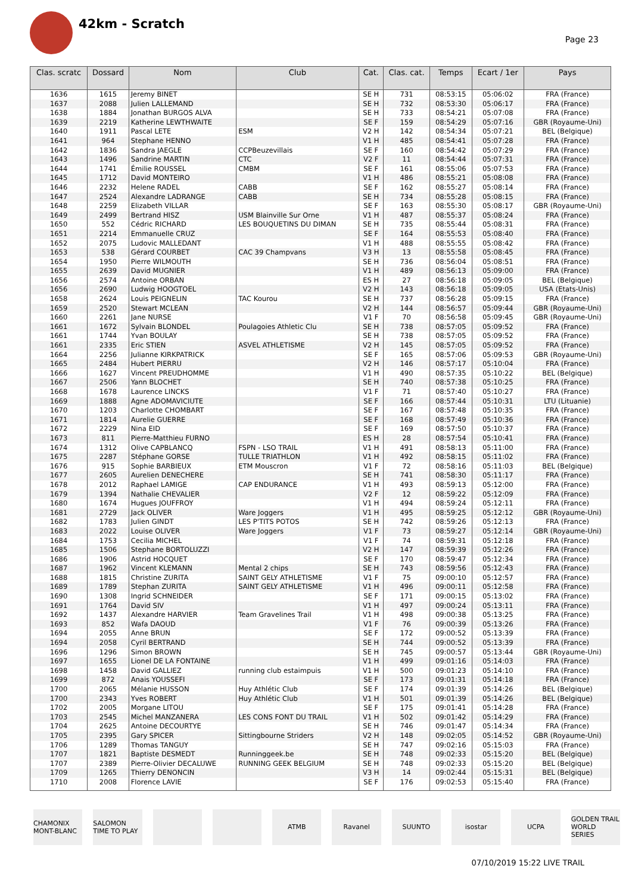42km - Scratch
Page 23
| Clas. scratc | Dossard | Nom | Club | Cat. | Clas. cat. | Temps | Ecart / 1er | Pays |
| --- | --- | --- | --- | --- | --- | --- | --- | --- |
| 1636 | 1615 | Jeremy BINET | | SE H | 731 | 08:53:15 | 05:06:02 | FRA (France) |
| 1637 | 2088 | Julien LALLEMAND | | SE H | 732 | 08:53:30 | 05:06:17 | FRA (France) |
| 1638 | 1884 | Jonathan BURGOS ALVA | | SE H | 733 | 08:54:21 | 05:07:08 | FRA (France) |
| 1639 | 2219 | Katherine LEWTHWAITE | | SE F | 159 | 08:54:29 | 05:07:16 | GBR (Royaume-Uni) |
| 1640 | 1911 | Pascal LETE | ESM | V2 H | 142 | 08:54:34 | 05:07:21 | BEL (Belgique) |
| 1641 | 964 | Stephane HENNO | | V1 H | 485 | 08:54:41 | 05:07:28 | FRA (France) |
| 1642 | 1836 | Sandra JAEGLE | CCPBeuzevillais | SE F | 160 | 08:54:42 | 05:07:29 | FRA (France) |
| 1643 | 1496 | Sandrine MARTIN | CTC | V2 F | 11 | 08:54:44 | 05:07:31 | FRA (France) |
| 1644 | 1741 | Émilie ROUSSEL | CMBM | SE F | 161 | 08:55:06 | 05:07:53 | FRA (France) |
| 1645 | 1712 | David MONTEIRO | | V1 H | 486 | 08:55:21 | 05:08:08 | FRA (France) |
| 1646 | 2232 | Helene RADEL | CABB | SE F | 162 | 08:55:27 | 05:08:14 | FRA (France) |
| 1647 | 2524 | Alexandre LADRANGE | CABB | SE H | 734 | 08:55:28 | 05:08:15 | FRA (France) |
| 1648 | 2259 | Elizabeth VILLAR | | SE F | 163 | 08:55:30 | 05:08:17 | GBR (Royaume-Uni) |
| 1649 | 2499 | Bertrand HISZ | USM Blainville Sur Orne | V1 H | 487 | 08:55:37 | 05:08:24 | FRA (France) |
| 1650 | 552 | Cédric RICHARD | LES BOUQUETINS DU DIMAN | SE H | 735 | 08:55:44 | 05:08:31 | FRA (France) |
| 1651 | 2214 | Emmanuelle CRUZ | | SE F | 164 | 08:55:53 | 05:08:40 | FRA (France) |
| 1652 | 2075 | Ludovic MALLEDANT | | V1 H | 488 | 08:55:55 | 05:08:42 | FRA (France) |
| 1653 | 538 | Gérard COURBET | CAC 39 Champvans | V3 H | 13 | 08:55:58 | 05:08:45 | FRA (France) |
| 1654 | 1950 | Pierre WILMOUTH | | SE H | 736 | 08:56:04 | 05:08:51 | FRA (France) |
| 1655 | 2639 | David MUGNIER | | V1 H | 489 | 08:56:13 | 05:09:00 | FRA (France) |
| 1656 | 2574 | Antoine ORBAN | | ES H | 27 | 08:56:18 | 05:09:05 | BEL (Belgique) |
| 1656 | 2690 | Ludwig HOOGTOEL | | V2 H | 143 | 08:56:18 | 05:09:05 | USA (Etats-Unis) |
| 1658 | 2624 | Louis PEIGNELIN | TAC Kourou | SE H | 737 | 08:56:28 | 05:09:15 | FRA (France) |
| 1659 | 2520 | Stewart MCLEAN | | V2 H | 144 | 08:56:57 | 05:09:44 | GBR (Royaume-Uni) |
| 1660 | 2261 | Jane NURSE | | V1 F | 70 | 08:56:58 | 05:09:45 | GBR (Royaume-Uni) |
| 1661 | 1672 | Sylvain BLONDEL | Poulagoies Athletic Clu | SE H | 738 | 08:57:05 | 05:09:52 | FRA (France) |
| 1661 | 1744 | Yvan BOULAY | | SE H | 738 | 08:57:05 | 05:09:52 | FRA (France) |
| 1661 | 2335 | Eric STIEN | ASVEL ATHLETISME | V2 H | 145 | 08:57:05 | 05:09:52 | FRA (France) |
| 1664 | 2256 | Julianne KIRKPATRICK | | SE F | 165 | 08:57:06 | 05:09:53 | GBR (Royaume-Uni) |
| 1665 | 2484 | Hubert PIERRU | | V2 H | 146 | 08:57:17 | 05:10:04 | FRA (France) |
| 1666 | 1627 | Vincent PREUDHOMME | | V1 H | 490 | 08:57:35 | 05:10:22 | BEL (Belgique) |
| 1667 | 2506 | Yann BLOCHET | | SE H | 740 | 08:57:38 | 05:10:25 | FRA (France) |
| 1668 | 1678 | Laurence LINCKS | | V1 F | 71 | 08:57:40 | 05:10:27 | FRA (France) |
| 1669 | 1888 | Agne ADOMAVICIUTE | | SE F | 166 | 08:57:44 | 05:10:31 | LTU (Lituanie) |
| 1670 | 1203 | Charlotte CHOMBART | | SE F | 167 | 08:57:48 | 05:10:35 | FRA (France) |
| 1671 | 1814 | Aurelie GUERRE | | SE F | 168 | 08:57:49 | 05:10:36 | FRA (France) |
| 1672 | 2229 | Nina EID | | SE F | 169 | 08:57:50 | 05:10:37 | FRA (France) |
| 1673 | 811 | Pierre-Matthieu FURNO | | ES H | 28 | 08:57:54 | 05:10:41 | FRA (France) |
| 1674 | 1312 | Olive CAPBLANCQ | FSPN - LSO TRAIL | V1 H | 491 | 08:58:13 | 05:11:00 | FRA (France) |
| 1675 | 2287 | Stéphane GORSE | TULLE TRIATHLON | V1 H | 492 | 08:58:15 | 05:11:02 | FRA (France) |
| 1676 | 915 | Sophie BARBIEUX | ETM Mouscron | V1 F | 72 | 08:58:16 | 05:11:03 | BEL (Belgique) |
| 1677 | 2605 | Aurelien DENECHERE | | SE H | 741 | 08:58:30 | 05:11:17 | FRA (France) |
| 1678 | 2012 | Raphael LAMIGE | CAP ENDURANCE | V1 H | 493 | 08:59:13 | 05:12:00 | FRA (France) |
| 1679 | 1394 | Nathalie CHEVALIER | | V2 F | 12 | 08:59:22 | 05:12:09 | FRA (France) |
| 1680 | 1674 | Hugues JOUFFROY | | V1 H | 494 | 08:59:24 | 05:12:11 | FRA (France) |
| 1681 | 2729 | Jack OLIVER | Ware Joggers | V1 H | 495 | 08:59:25 | 05:12:12 | GBR (Royaume-Uni) |
| 1682 | 1783 | Julien GINDT | LES P'TITS POTOS | SE H | 742 | 08:59:26 | 05:12:13 | FRA (France) |
| 1683 | 2022 | Louise OLIVER | Ware Joggers | V1 F | 73 | 08:59:27 | 05:12:14 | GBR (Royaume-Uni) |
| 1684 | 1753 | Cecilia MICHEL | | V1 F | 74 | 08:59:31 | 05:12:18 | FRA (France) |
| 1685 | 1506 | Stephane BORTOLUZZI | | V2 H | 147 | 08:59:39 | 05:12:26 | FRA (France) |
| 1686 | 1906 | Astrid HOCQUET | | SE F | 170 | 08:59:47 | 05:12:34 | FRA (France) |
| 1687 | 1962 | Vincent KLEMANN | Mental 2 chips | SE H | 743 | 08:59:56 | 05:12:43 | FRA (France) |
| 1688 | 1815 | Christine ZURITA | SAINT GELY ATHLETISME | V1 F | 75 | 09:00:10 | 05:12:57 | FRA (France) |
| 1689 | 1789 | Stephan ZURITA | SAINT GELY ATHLETISME | V1 H | 496 | 09:00:11 | 05:12:58 | FRA (France) |
| 1690 | 1308 | Ingrid SCHNEIDER | | SE F | 171 | 09:00:15 | 05:13:02 | FRA (France) |
| 1691 | 1764 | David SIV | | V1 H | 497 | 09:00:24 | 05:13:11 | FRA (France) |
| 1692 | 1437 | Alexandre HARVIER | Team Gravelines Trail | V1 H | 498 | 09:00:38 | 05:13:25 | FRA (France) |
| 1693 | 852 | Wafa DAOUD | | V1 F | 76 | 09:00:39 | 05:13:26 | FRA (France) |
| 1694 | 2055 | Anne BRUN | | SE F | 172 | 09:00:52 | 05:13:39 | FRA (France) |
| 1694 | 2058 | Cyril BERTRAND | | SE H | 744 | 09:00:52 | 05:13:39 | FRA (France) |
| 1696 | 1296 | Simon BROWN | | SE H | 745 | 09:00:57 | 05:13:44 | GBR (Royaume-Uni) |
| 1697 | 1655 | Lionel DE LA FONTAINE | | V1 H | 499 | 09:01:16 | 05:14:03 | FRA (France) |
| 1698 | 1458 | David GALLIEZ | running club estaimpuis | V1 H | 500 | 09:01:23 | 05:14:10 | FRA (France) |
| 1699 | 872 | Anais YOUSSEFI | | SE F | 173 | 09:01:31 | 05:14:18 | FRA (France) |
| 1700 | 2065 | Mélanie HUSSON | Huy Athlétic Club | SE F | 174 | 09:01:39 | 05:14:26 | BEL (Belgique) |
| 1700 | 2343 | Yves ROBERT | Huy Athlétic Club | V1 H | 501 | 09:01:39 | 05:14:26 | BEL (Belgique) |
| 1702 | 2005 | Morgane LITOU | | SE F | 175 | 09:01:41 | 05:14:28 | FRA (France) |
| 1703 | 2545 | Michel MANZANERA | LES CONS FONT DU TRAIL | V1 H | 502 | 09:01:42 | 05:14:29 | FRA (France) |
| 1704 | 2625 | Antoine DECOURTYE | | SE H | 746 | 09:01:47 | 05:14:34 | FRA (France) |
| 1705 | 2395 | Gary SPICER | Sittingbourne Striders | V2 H | 148 | 09:02:05 | 05:14:52 | GBR (Royaume-Uni) |
| 1706 | 1289 | Thomas TANGUY | | SE H | 747 | 09:02:16 | 05:15:03 | FRA (France) |
| 1707 | 1821 | Baptiste DESMEDT | Runninggeek.be | SE H | 748 | 09:02:33 | 05:15:20 | BEL (Belgique) |
| 1707 | 2389 | Pierre-Olivier DECALUWE | RUNNING GEEK BELGIUM | SE H | 748 | 09:02:33 | 05:15:20 | BEL (Belgique) |
| 1709 | 1265 | Thierry DENONCIN | | V3 H | 14 | 09:02:44 | 05:15:31 | BEL (Belgique) |
| 1710 | 2008 | Florence LAVIE | | SE F | 176 | 09:02:53 | 05:15:40 | FRA (France) |
CHAMONIX MONT-BLANC SALOMON TIME TO PLAY ATMB Ravanel SUUNTO isostar UCPA GOLDEN TRAIL WORLD SERIES
07/10/2019 15:22 LIVE TRAIL